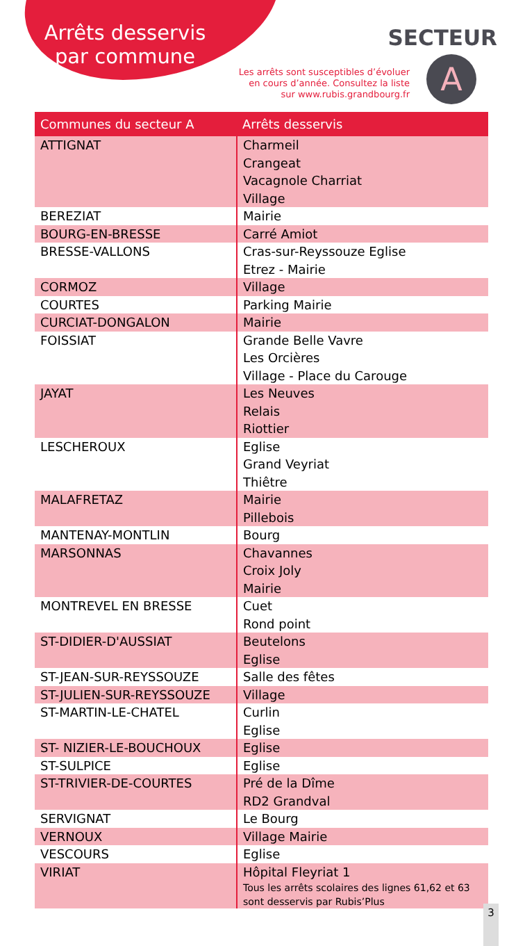Arrêts desservis par commune
SECTEUR
Les arrêts sont susceptibles d’évoluer
en cours d’année. Consultez la liste
sur www.rubis.grandbourg.fr
A
| Communes du secteur A | Arrêts desservis |
| --- | --- |
| ATTIGNAT | Charmeil Crangeat Vacagnole Charriat Village |
| BEREZIAT | Mairie |
| BOURG-EN-BRESSE | Carré Amiot |
| BRESSE-VALLONS | Cras-sur-Reyssouze Eglise Etrez - Mairie |
| CORMOZ | Village |
| COURTES | Parking Mairie |
| CURCIAT-DONGALON | Mairie |
| FOISSIAT | Grande Belle Vavre Les Orcières Village - Place du Carouge |
| JAYAT | Les Neuves Relais Riottier |
| LESCHEROUX | Eglise Grand Veyriat Thiêtre |
| MALAFRETAZ | Mairie Pillebois |
| MANTENAY-MONTLIN | Bourg |
| MARSONNAS | Chavannes Croix Joly Mairie |
| MONTREVEL EN BRESSE | Cuet Rond point |
| ST-DIDIER-D'AUSSIAT | Beutelons Eglise |
| ST-JEAN-SUR-REYSSOUZE | Salle des fêtes |
| ST-JULIEN-SUR-REYSSOUZE | Village |
| ST-MARTIN-LE-CHATEL | Curlin Eglise |
| ST- NIZIER-LE-BOUCHOUX | Eglise |
| ST-SULPICE | Eglise |
| ST-TRIVIER-DE-COURTES | Pré de la Dîme RD2 Grandval |
| SERVIGNAT | Le Bourg |
| VERNOUX | Village Mairie |
| VESCOURS | Eglise |
| VIRIAT | Hôpital Fleyriat 1 Tous les arrêts scolaires des lignes 61,62 et 63 sont desservis par Rubis’Plus |
3